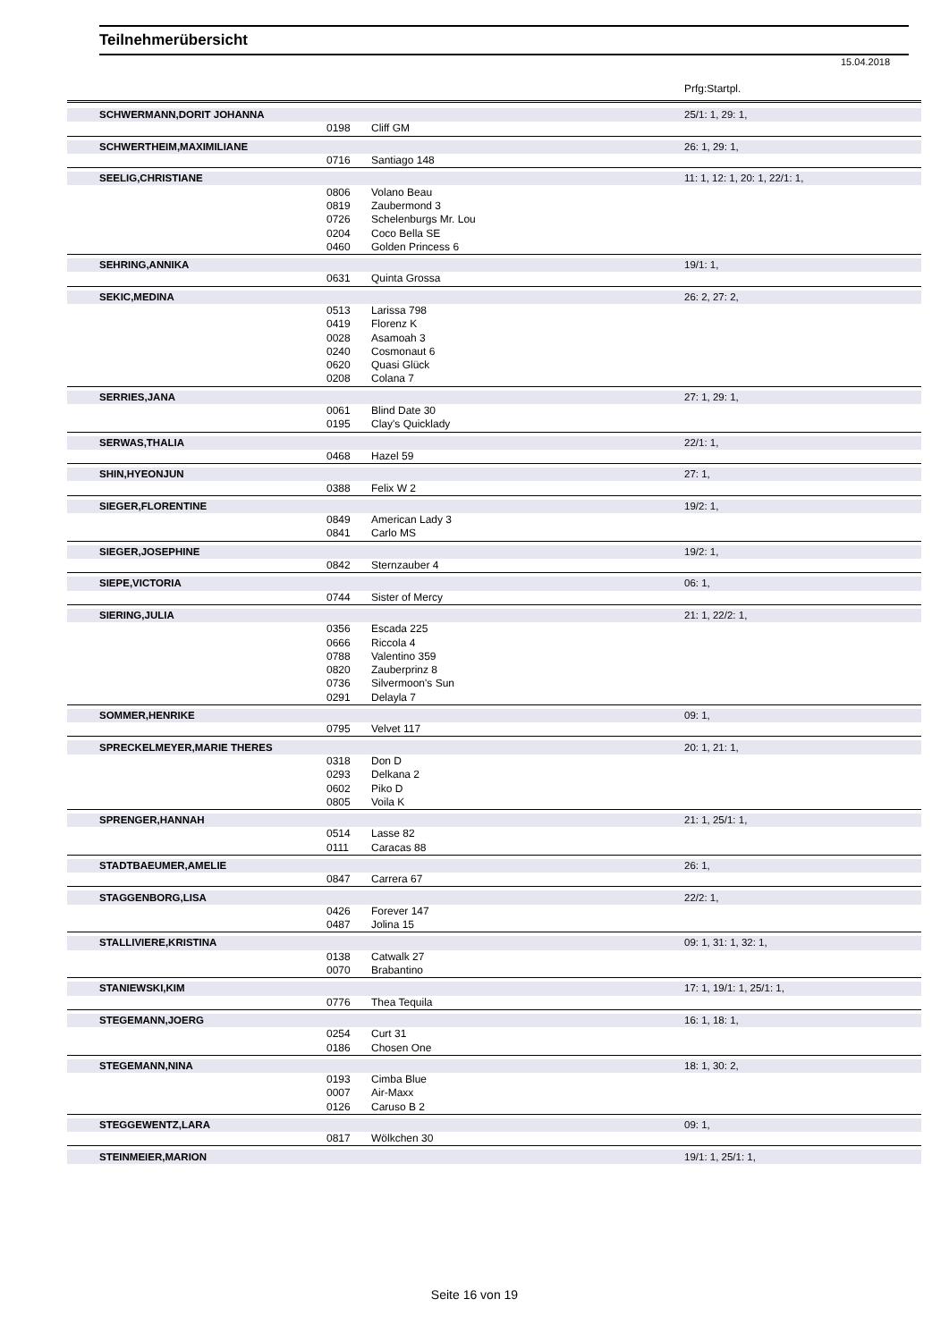Teilnehmerübersicht
15.04.2018
Prfg:Startpl.
| SCHWERMANN,DORIT JOHANNA | | | 25/1: 1, 29: 1, |
| | 0198 | Cliff GM | |
| SCHWERTHEIM,MAXIMILIANE | | | 26: 1, 29: 1, |
| | 0716 | Santiago 148 | |
| SEELIG,CHRISTIANE | | | 11: 1, 12: 1, 20: 1, 22/1: 1, |
| | 0806 | Volano Beau | |
| | 0819 | Zaubermond 3 | |
| | 0726 | Schelenburgs Mr. Lou | |
| | 0204 | Coco Bella SE | |
| | 0460 | Golden Princess 6 | |
| SEHRING,ANNIKA | | | 19/1: 1, |
| | 0631 | Quinta Grossa | |
| SEKIC,MEDINA | | | 26: 2, 27: 2, |
| | 0513 | Larissa 798 | |
| | 0419 | Florenz K | |
| | 0028 | Asamoah 3 | |
| | 0240 | Cosmonaut 6 | |
| | 0620 | Quasi Glück | |
| | 0208 | Colana 7 | |
| SERRIES,JANA | | | 27: 1, 29: 1, |
| | 0061 | Blind Date 30 | |
| | 0195 | Clay's Quicklady | |
| SERWAS,THALIA | | | 22/1: 1, |
| | 0468 | Hazel 59 | |
| SHIN,HYEONJUN | | | 27: 1, |
| | 0388 | Felix W 2 | |
| SIEGER,FLORENTINE | | | 19/2: 1, |
| | 0849 | American Lady 3 | |
| | 0841 | Carlo MS | |
| SIEGER,JOSEPHINE | | | 19/2: 1, |
| | 0842 | Sternzauber 4 | |
| SIEPE,VICTORIA | | | 06: 1, |
| | 0744 | Sister of Mercy | |
| SIERING,JULIA | | | 21: 1, 22/2: 1, |
| | 0356 | Escada 225 | |
| | 0666 | Riccola 4 | |
| | 0788 | Valentino 359 | |
| | 0820 | Zauberprinz 8 | |
| | 0736 | Silvermoon's Sun | |
| | 0291 | Delayla 7 | |
| SOMMER,HENRIKE | | | 09: 1, |
| | 0795 | Velvet 117 | |
| SPRECKELMEYER,MARIE THERES | | | 20: 1, 21: 1, |
| | 0318 | Don D | |
| | 0293 | Delkana 2 | |
| | 0602 | Piko D | |
| | 0805 | Voila K | |
| SPRENGER,HANNAH | | | 21: 1, 25/1: 1, |
| | 0514 | Lasse 82 | |
| | 0111 | Caracas 88 | |
| STADTBAEUMER,AMELIE | | | 26: 1, |
| | 0847 | Carrera 67 | |
| STAGGENBORG,LISA | | | 22/2: 1, |
| | 0426 | Forever 147 | |
| | 0487 | Jolina 15 | |
| STALLIVIERE,KRISTINA | | | 09: 1, 31: 1, 32: 1, |
| | 0138 | Catwalk 27 | |
| | 0070 | Brabantino | |
| STANIEWSKI,KIM | | | 17: 1, 19/1: 1, 25/1: 1, |
| | 0776 | Thea Tequila | |
| STEGEMANN,JOERG | | | 16: 1, 18: 1, |
| | 0254 | Curt 31 | |
| | 0186 | Chosen One | |
| STEGEMANN,NINA | | | 18: 1, 30: 2, |
| | 0193 | Cimba Blue | |
| | 0007 | Air-Maxx | |
| | 0126 | Caruso B 2 | |
| STEGGEWENTZ,LARA | | | 09: 1, |
| | 0817 | Wölkchen 30 | |
| STEINMEIER,MARION | | | 19/1: 1, 25/1: 1, |
Seite 16 von 19